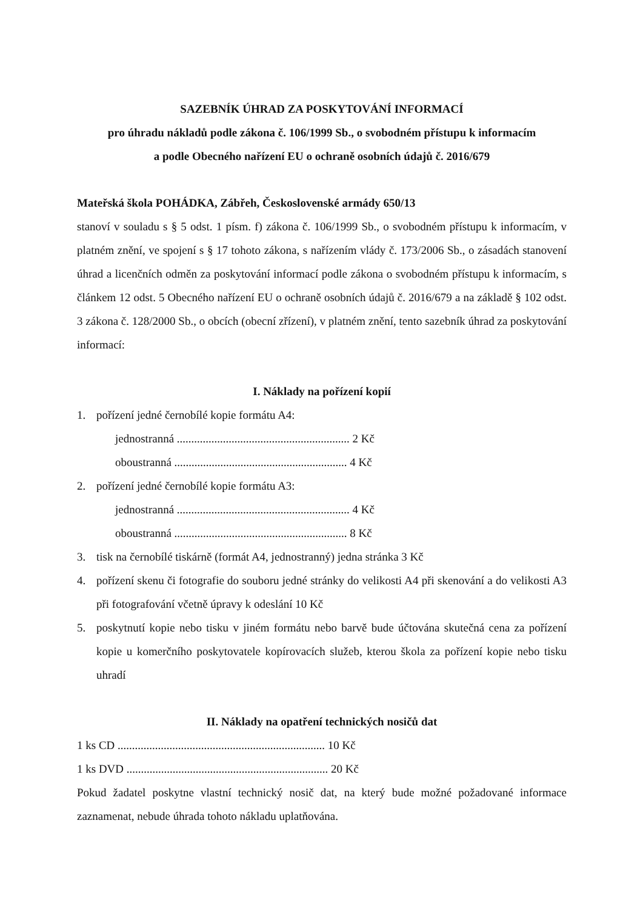SAZEBNÍK ÚHRAD ZA POSKYTOVÁNÍ INFORMACÍ
pro úhradu nákladů podle zákona č. 106/1999 Sb., o svobodném přístupu k informacím
a podle Obecného nařízení EU o ochraně osobních údajů č. 2016/679
Mateřská škola POHÁDKA, Zábřeh, Československé armády 650/13
stanoví v souladu s § 5 odst. 1 písm. f) zákona č. 106/1999 Sb., o svobodném přístupu k informacím, v platném znění, ve spojení s § 17 tohoto zákona, s nařízením vlády č. 173/2006 Sb., o zásadách stanovení úhrad a licenčních odměn za poskytování informací podle zákona o svobodném přístupu k informacím, s článkem 12 odst. 5 Obecného nařízení EU o ochraně osobních údajů č. 2016/679 a na základě § 102 odst. 3 zákona č. 128/2000 Sb., o obcích (obecní zřízení), v platném znění, tento sazebník úhrad za poskytování informací:
I. Náklady na pořízení kopií
1. pořízení jedné černobílé kopie formátu A4:
jednostranná ............................................................ 2 Kč
oboustranná ............................................................ 4 Kč
2. pořízení jedné černobílé kopie formátu A3:
jednostranná ............................................................ 4 Kč
oboustranná ............................................................ 8 Kč
3. tisk na černobílé tiskárně (formát A4, jednostranný) jedna stránka 3 Kč
4. pořízení skenu či fotografie do souboru jedné stránky do velikosti A4 při skenování a do velikosti A3 při fotografování včetně úpravy k odeslání 10 Kč
5. poskytnutí kopie nebo tisku v jiném formátu nebo barvě bude účtována skutečná cena za pořízení kopie u komerčního poskytovatele kopírovacích služeb, kterou škola za pořízení kopie nebo tisku uhradí
II. Náklady na opatření technických nosičů dat
1 ks CD ........................................................................ 10 Kč
1 ks DVD ...................................................................... 20 Kč
Pokud žadatel poskytne vlastní technický nosič dat, na který bude možné požadované informace zaznamenat, nebude úhrada tohoto nákladu uplatňována.